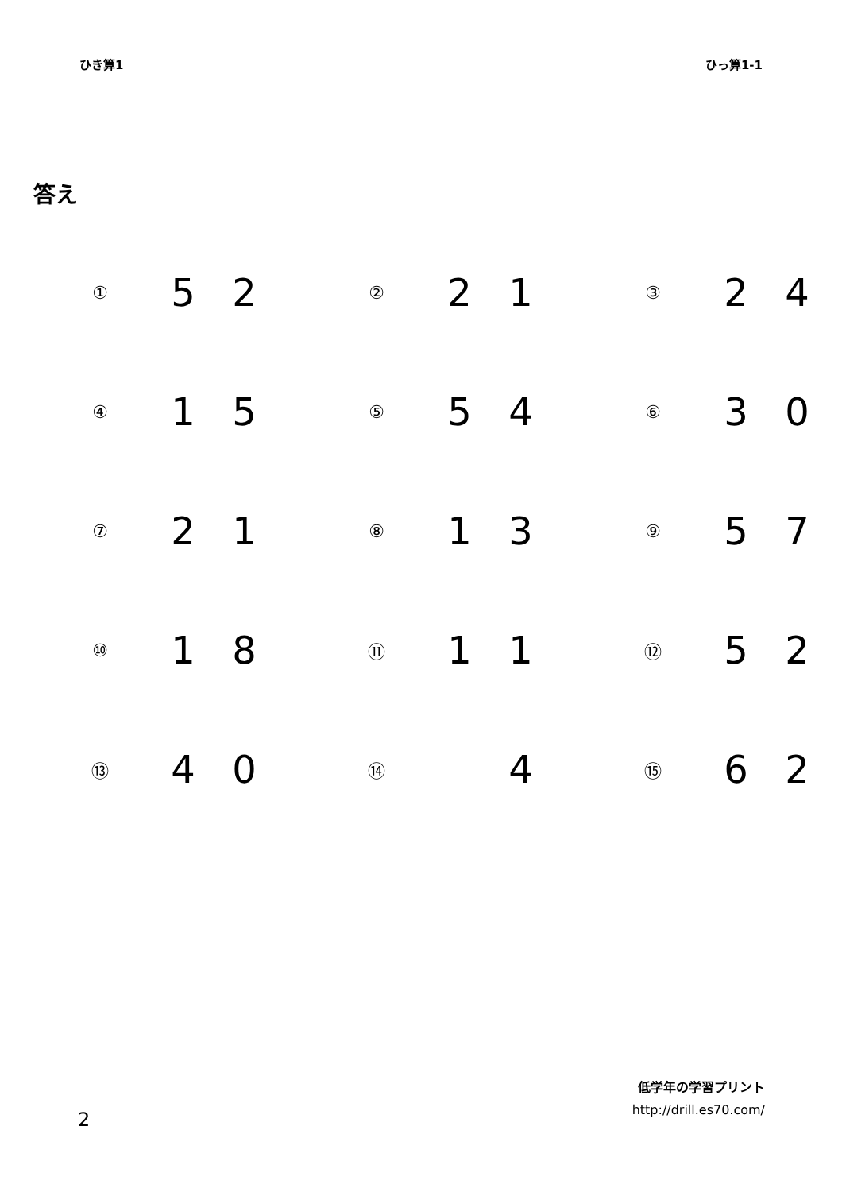ひき算1 ひっ算1-1
答え
| ① | 5 | 2 | | ② | 2 | 1 | | ③ | 2 | 4 |
| ④ | 1 | 5 | | ⑤ | 5 | 4 | | ⑥ | 3 | 0 |
| ⑦ | 2 | 1 | | ⑧ | 1 | 3 | | ⑨ | 5 | 7 |
| ⑩ | 1 | 8 | | ⑪ | 1 | 1 | | ⑫ | 5 | 2 |
| ⑬ | 4 | 0 | | ⑭ | | 4 | | ⑮ | 6 | 2 |
2
低学年の学習プリント
http://drill.es70.com/